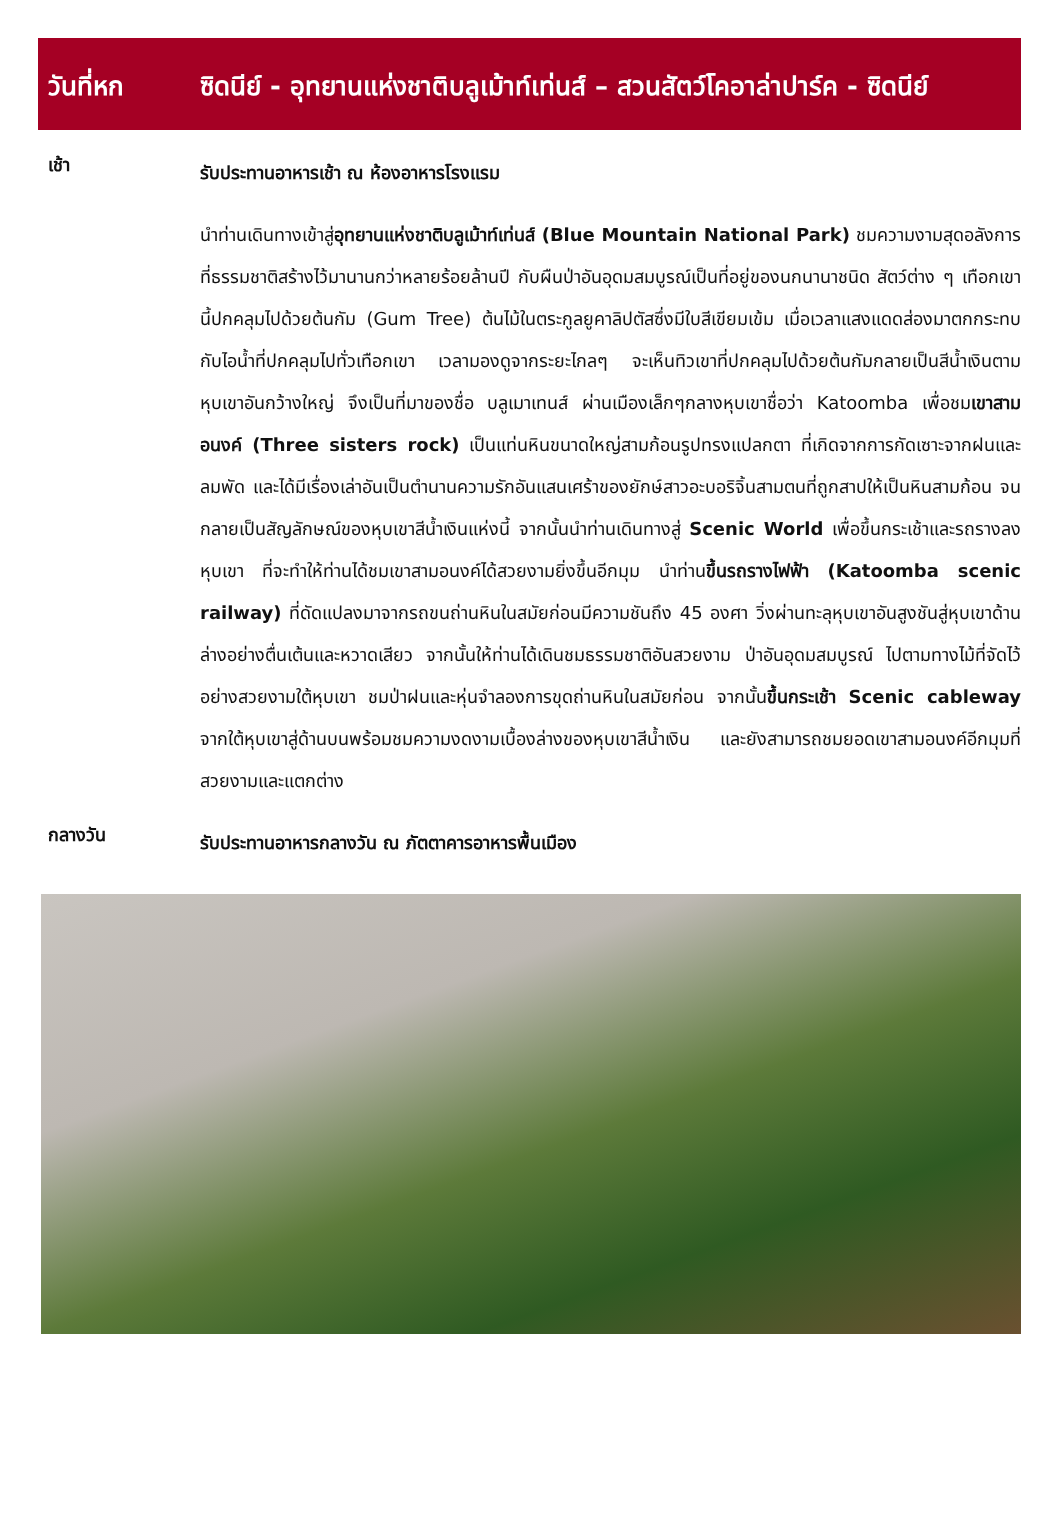วันที่หก ซิดนีย์ - อุทยานแห่งชาติบลูเม้าท์เท่นส์ – สวนสัตว์โคอาล่าปาร์ค - ซิดนีย์
เช้า
รับประทานอาหารเช้า ณ ห้องอาหารโรงแรม
นำท่านเดินทางเข้าสู่อุทยานแห่งชาติบลูเม้าท์เท่นส์ (Blue Mountain National Park) ชมความงามสุดอลังการที่ธรรมชาติสร้างไว้มานานกว่าหลายร้อยล้านปี กับผืนป่าอันอุดมสมบูรณ์เป็นที่อยู่ของนกนานาชนิด สัตว์ต่าง ๆ เทือกเขานี้ปกคลุมไปด้วยต้นกัม (Gum Tree) ต้นไม้ในตระกูลยูคาลิปตัสซึ่งมีใบสีเขียมเข้ม เมื่อเวลาแสงแดดส่องมาตกกระทบกับไอน้ำที่ปกคลุมไปทั่วเทือกเขา เวลามองดูจากระยะไกลๆ จะเห็นทิวเขาที่ปกคลุมไปด้วยต้นกัมกลายเป็นสีน้ำเงินตามหุบเขาอันกว้างใหญ่ จึงเป็นที่มาของชื่อ บลูเมาเทนส์ ผ่านเมืองเล็กๆกลางหุบเขาชื่อว่า Katoomba เพื่อชมเขาสามอนงค์ (Three sisters rock) เป็นแท่นหินขนาดใหญ่สามก้อนรูปทรงแปลกตา ที่เกิดจากการกัดเซาะจากฝนและลมพัด และได้มีเรื่องเล่าอันเป็นตำนานความรักอันแสนเศร้าของยักษ์สาวอะบอริจิ้นสามตนที่ถูกสาปให้เป็นหินสามก้อน จนกลายเป็นสัญลักษณ์ของหุบเขาสีน้ำเงินแห่งนี้ จากนั้นนำท่านเดินทางสู่ Scenic World เพื่อขึ้นกระเช้าและรถรางลงหุบเขา ที่จะทำให้ท่านได้ชมเขาสามอนงค์ได้สวยงามยิ่งขึ้นอีกมุม นำท่านขึ้นรถรางไฟฟ้า (Katoomba scenic railway) ที่ดัดแปลงมาจากรถขนถ่านหินในสมัยก่อนมีความชันถึง 45 องศา วิ่งผ่านทะลุหุบเขาอันสูงชันสู่หุบเขาด้านล่างอย่างตื่นเต้นและหวาดเสียว จากนั้นให้ท่านได้เดินชมธรรมชาติอันสวยงาม ป่าอันอุดมสมบูรณ์ ไปตามทางไม้ที่จัดไว้อย่างสวยงามใต้หุบเขา ชมป่าฝนและหุ่นจำลองการขุดถ่านหินในสมัยก่อน จากนั้นขึ้นกระเช้า Scenic cableway จากใต้หุบเขาสู่ด้านบนพร้อมชมความงดงามเบื้องล่างของหุบเขาสีน้ำเงิน และยังสามารถชมยอดเขาสามอนงค์อีกมุมที่สวยงามและแตกต่าง
กลางวัน
รับประทานอาหารกลางวัน ณ ภัตตาคารอาหารพื้นเมือง